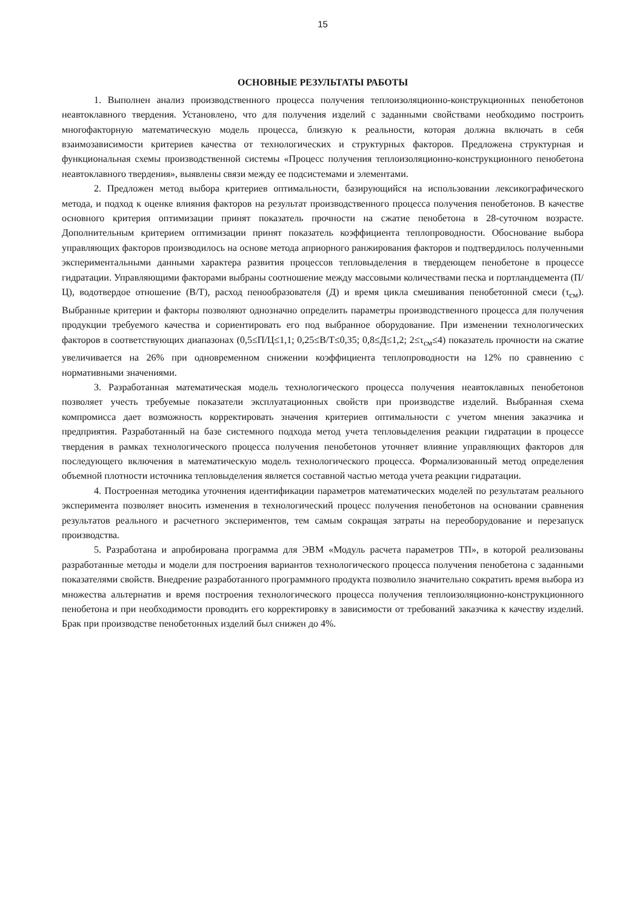15
ОСНОВНЫЕ РЕЗУЛЬТАТЫ РАБОТЫ
1. Выполнен анализ производственного процесса получения теплоизоляционно-конструкционных пенобетонов неавтоклавного твердения. Установлено, что для получения изделий с заданными свойствами необходимо построить многофакторную математическую модель процесса, близкую к реальности, которая должна включать в себя взаимозависимости критериев качества от технологических и структурных факторов. Предложена структурная и функциональная схемы производственной системы «Процесс получения теплоизоляционно-конструкционного пенобетона неавтоклавного твердения», выявлены связи между ее подсистемами и элементами.
2. Предложен метод выбора критериев оптимальности, базирующийся на использовании лексикографического метода, и подход к оценке влияния факторов на результат производственного процесса получения пенобетонов. В качестве основного критерия оптимизации принят показатель прочности на сжатие пенобетона в 28-суточном возрасте. Дополнительным критерием оптимизации принят показатель коэффициента теплопроводности. Обоснование выбора управляющих факторов производилось на основе метода априорного ранжирования факторов и подтвердилось полученными экспериментальными данными характера развития процессов тепловыделения в твердеющем пенобетоне в процессе гидратации. Управляющими факторами выбраны соотношение между массовыми количествами песка и портландцемента (П/Ц), водотвердое отношение (В/Т), расход пенообразователя (Д) и время цикла смешивания пенобетонной смеси (τ<sub>см</sub>). Выбранные критерии и факторы позволяют однозначно определить параметры производственного процесса для получения продукции требуемого качества и сориентировать его под выбранное оборудование. При изменении технологических факторов в соответствующих диапазонах (0,5≤П/Ц≤1,1; 0,25≤В/Т≤0,35; 0,8≤Д≤1,2; 2≤τ<sub>см</sub>≤4) показатель прочности на сжатие увеличивается на 26% при одновременном снижении коэффициента теплопроводности на 12% по сравнению с нормативными значениями.
3. Разработанная математическая модель технологического процесса получения неавтоклавных пенобетонов позволяет учесть требуемые показатели эксплуатационных свойств при производстве изделий. Выбранная схема компромисса дает возможность корректировать значения критериев оптимальности с учетом мнения заказчика и предприятия. Разработанный на базе системного подхода метод учета тепловыделения реакции гидратации в процессе твердения в рамках технологического процесса получения пенобетонов уточняет влияние управляющих факторов для последующего включения в математическую модель технологического процесса. Формализованный метод определения объемной плотности источника тепловыделения является составной частью метода учета реакции гидратации.
4. Построенная методика уточнения идентификации параметров математических моделей по результатам реального эксперимента позволяет вносить изменения в технологический процесс получения пенобетонов на основании сравнения результатов реального и расчетного экспериментов, тем самым сокращая затраты на переоборудование и перезапуск производства.
5. Разработана и апробирована программа для ЭВМ «Модуль расчета параметров ТП», в которой реализованы разработанные методы и модели для построения вариантов технологического процесса получения пенобетона с заданными показателями свойств. Внедрение разработанного программного продукта позволило значительно сократить время выбора из множества альтернатив и время построения технологического процесса получения теплоизоляционно-конструкционного пенобетона и при необходимости проводить его корректировку в зависимости от требований заказчика к качеству изделий. Брак при производстве пенобетонных изделий был снижен до 4%.